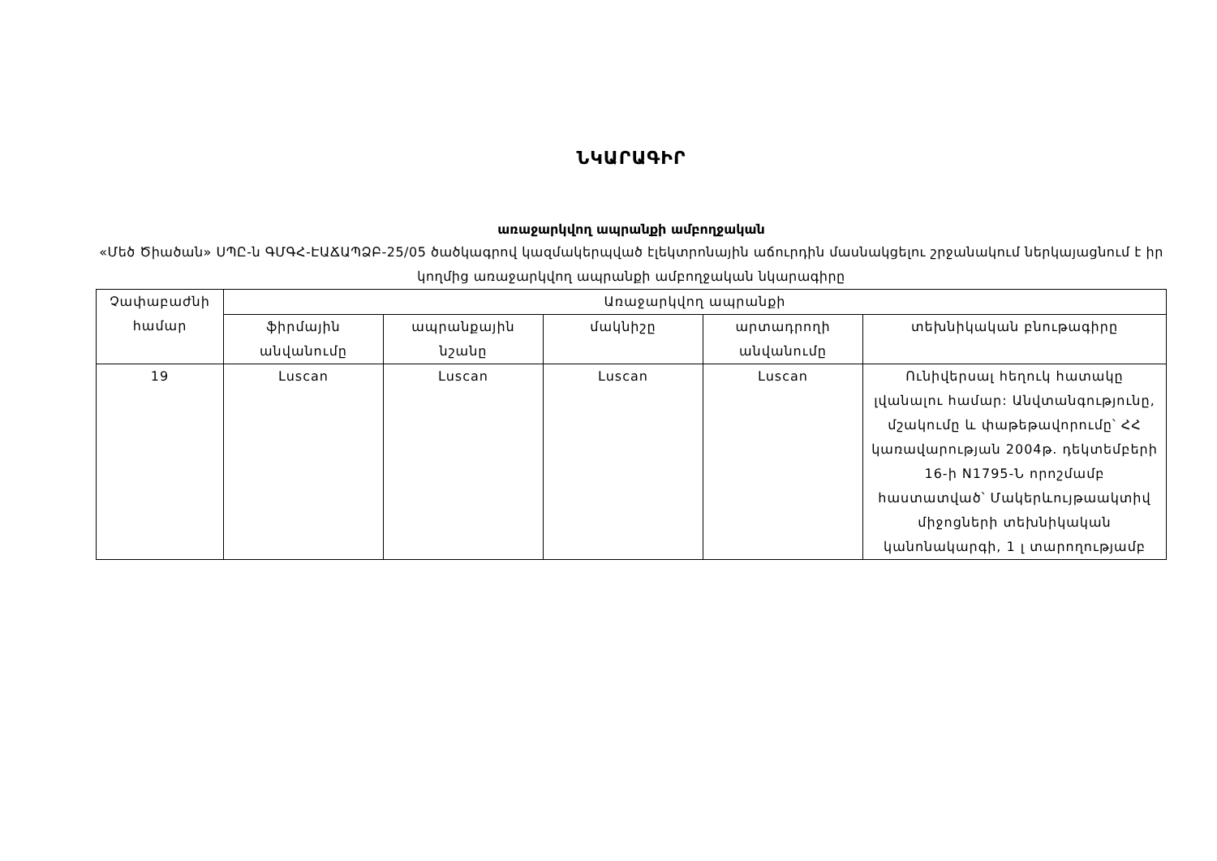ՆԿԱՐԱԳԻՐ
առաջարկվող ապրանքի ամբողջական
«Մեծ Ծիածան» ՍՊԸ-ն ԳՄԳՀ-ԷԱՃԱՊՁԲ-25/05 ծածկագրով կազմակերպված էլեկտրոնային աճուրդին մասնակցելու շրջանակում ներկայացնում է իր կողմից առաջարկվող ապրանքի ամբողջական նկարագիրը
| Չափաբաժնի համար | Առաջարկվող ապրանքի | | | | |
| --- | --- | --- | --- | --- | --- |
| | ֆիրմային անվանումը | ապրանքային նշանը | մակնիշը | արտադրողի անվանումը | տեխնիկական բնութագիրը |
| 19 | Luscan | Luscan | Luscan | Luscan | Ունիվերսալ հեղուկ հատակը լվանալու համար: Անվտանգությունը, մշակումը և փաթեթավորումը՝ ՀՀ կառավարության 2004թ. դեկտեմբերի 16-ի N1795-Ն որոշմամբ հաստատված՝ Մակերևույթաակտիվ միջոցների տեխնիկական կանոնակարգի, 1 լ տարողությամբ |